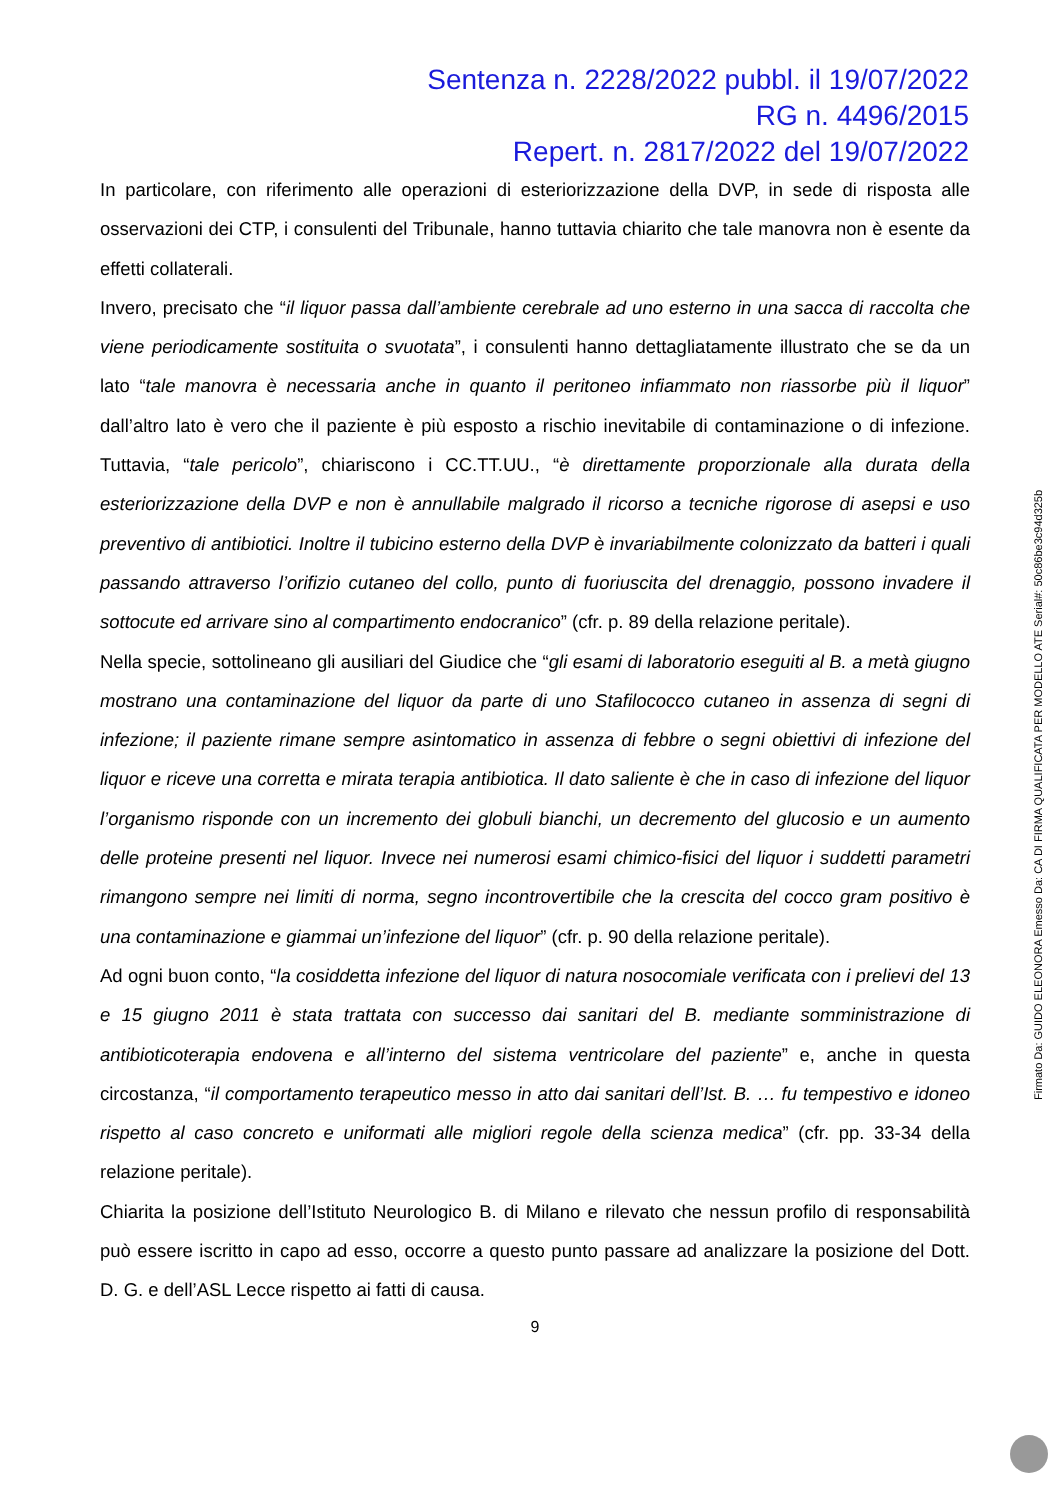Sentenza n. 2228/2022 pubbl. il 19/07/2022
RG n. 4496/2015
Repert. n. 2817/2022 del 19/07/2022
In particolare, con riferimento alle operazioni di esteriorizzazione della DVP, in sede di risposta alle osservazioni dei CTP, i consulenti del Tribunale, hanno tuttavia chiarito che tale manovra non è esente da effetti collaterali.
Invero, precisato che “il liquor passa dall’ambiente cerebrale ad uno esterno in una sacca di raccolta che viene periodicamente sostituita o svuotata”, i consulenti hanno dettagliatamente illustrato che se da un lato “tale manovra è necessaria anche in quanto il peritoneo infiammato non riassorbe più il liquor” dall’altro lato è vero che il paziente è più esposto a rischio inevitabile di contaminazione o di infezione. Tuttavia, “tale pericolo”, chiariscono i CC.TT.UU., “è direttamente proporzionale alla durata della esteriorizzazione della DVP e non è annullabile malgrado il ricorso a tecniche rigorose di asepsi e uso preventivo di antibiotici. Inoltre il tubicino esterno della DVP è invariabilmente colonizzato da batteri i quali passando attraverso l’orifizio cutaneo del collo, punto di fuoriuscita del drenaggio, possono invadere il sottocute ed arrivare sino al compartimento endocranico” (cfr. p. 89 della relazione peritale).
Nella specie, sottolineano gli ausiliari del Giudice che “gli esami di laboratorio eseguiti al B. a metà giugno mostrano una contaminazione del liquor da parte di uno Stafilococco cutaneo in assenza di segni di infezione; il paziente rimane sempre asintomatico in assenza di febbre o segni obiettivi di infezione del liquor e riceve una corretta e mirata terapia antibiotica. Il dato saliente è che in caso di infezione del liquor l’organismo risponde con un incremento dei globuli bianchi, un decremento del glucosio e un aumento delle proteine presenti nel liquor. Invece nei numerosi esami chimico-fisici del liquor i suddetti parametri rimangono sempre nei limiti di norma, segno incontrovertibile che la crescita del cocco gram positivo è una contaminazione e giammai un’infezione del liquor” (cfr. p. 90 della relazione peritale).
Ad ogni buon conto, “la cosiddetta infezione del liquor di natura nosocomiale verificata con i prelievi del 13 e 15 giugno 2011 è stata trattata con successo dai sanitari del B. mediante somministrazione di antibioticoterapia endovena e all’interno del sistema ventricolare del paziente” e, anche in questa circostanza, “il comportamento terapeutico messo in atto dai sanitari dell’Ist. B. … fu tempestivo e idoneo rispetto al caso concreto e uniformati alle migliori regole della scienza medica” (cfr. pp. 33-34 della relazione peritale).
Chiarita la posizione dell’Istituto Neurologico B. di Milano e rilevato che nessun profilo di responsabilità può essere iscritto in capo ad esso, occorre a questo punto passare ad analizzare la posizione del Dott. D. G. e dell’ASL Lecce rispetto ai fatti di causa.
9
Firmato Da: GUIDO ELEONORA Emesso Da: CA DI FIRMA QUALIFICATA PER MODELLO ATE Serial#: 50c86be3c94d325b